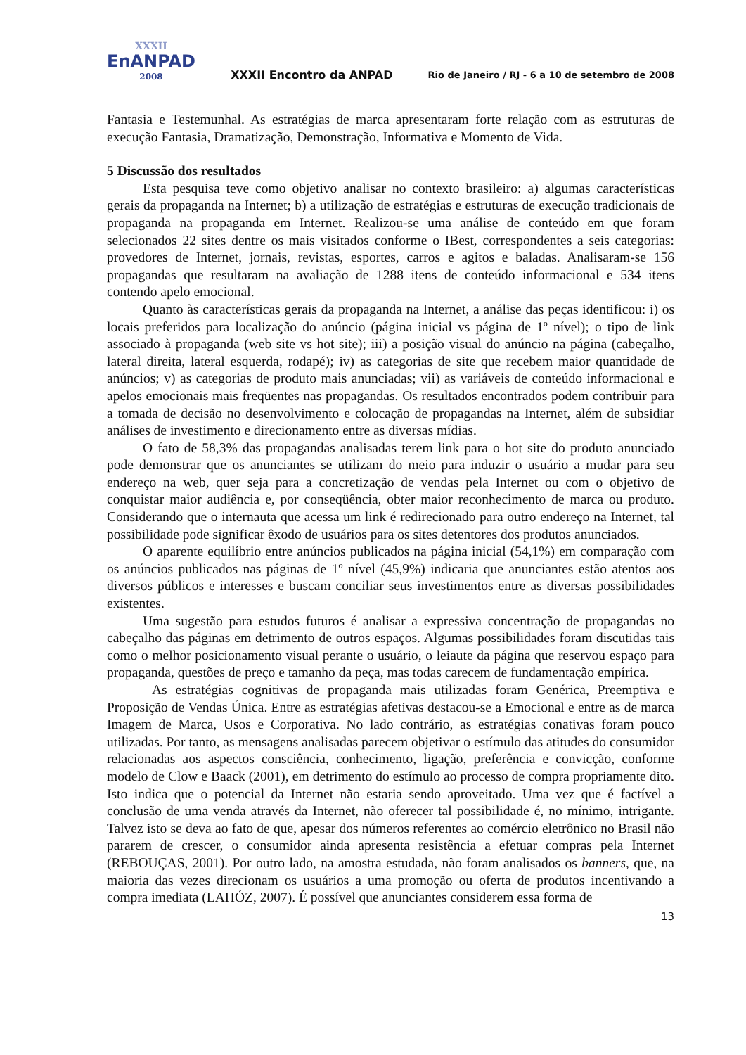XXXII
EnANPAD
2008
XXXII Encontro da ANPAD
Rio de Janeiro / RJ - 6 a 10 de setembro de 2008
Fantasia e Testemunhal. As estratégias de marca apresentaram forte relação com as estruturas de execução Fantasia, Dramatização, Demonstração, Informativa e Momento de Vida.
5 Discussão dos resultados
Esta pesquisa teve como objetivo analisar no contexto brasileiro: a) algumas características gerais da propaganda na Internet; b) a utilização de estratégias e estruturas de execução tradicionais de propaganda na propaganda em Internet. Realizou-se uma análise de conteúdo em que foram selecionados 22 sites dentre os mais visitados conforme o IBest, correspondentes a seis categorias: provedores de Internet, jornais, revistas, esportes, carros e agitos e baladas. Analisaram-se 156 propagandas que resultaram na avaliação de 1288 itens de conteúdo informacional e 534 itens contendo apelo emocional.
Quanto às características gerais da propaganda na Internet, a análise das peças identificou: i) os locais preferidos para localização do anúncio (página inicial vs página de 1º nível); o tipo de link associado à propaganda (web site vs hot site); iii) a posição visual do anúncio na página (cabeçalho, lateral direita, lateral esquerda, rodapé); iv) as categorias de site que recebem maior quantidade de anúncios; v) as categorias de produto mais anunciadas; vii) as variáveis de conteúdo informacional e apelos emocionais mais freqüentes nas propagandas. Os resultados encontrados podem contribuir para a tomada de decisão no desenvolvimento e colocação de propagandas na Internet, além de subsidiar análises de investimento e direcionamento entre as diversas mídias.
O fato de 58,3% das propagandas analisadas terem link para o hot site do produto anunciado pode demonstrar que os anunciantes se utilizam do meio para induzir o usuário a mudar para seu endereço na web, quer seja para a concretização de vendas pela Internet ou com o objetivo de conquistar maior audiência e, por conseqüência, obter maior reconhecimento de marca ou produto. Considerando que o internauta que acessa um link é redirecionado para outro endereço na Internet, tal possibilidade pode significar êxodo de usuários para os sites detentores dos produtos anunciados.
O aparente equilíbrio entre anúncios publicados na página inicial (54,1%) em comparação com os anúncios publicados nas páginas de 1º nível (45,9%) indicaria que anunciantes estão atentos aos diversos públicos e interesses e buscam conciliar seus investimentos entre as diversas possibilidades existentes.
Uma sugestão para estudos futuros é analisar a expressiva concentração de propagandas no cabeçalho das páginas em detrimento de outros espaços. Algumas possibilidades foram discutidas tais como o melhor posicionamento visual perante o usuário, o leiaute da página que reservou espaço para propaganda, questões de preço e tamanho da peça, mas todas carecem de fundamentação empírica.
As estratégias cognitivas de propaganda mais utilizadas foram Genérica, Preemptiva e Proposição de Vendas Única. Entre as estratégias afetivas destacou-se a Emocional e entre as de marca Imagem de Marca, Usos e Corporativa. No lado contrário, as estratégias conativas foram pouco utilizadas. Por tanto, as mensagens analisadas parecem objetivar o estímulo das atitudes do consumidor relacionadas aos aspectos consciência, conhecimento, ligação, preferência e convicção, conforme modelo de Clow e Baack (2001), em detrimento do estímulo ao processo de compra propriamente dito. Isto indica que o potencial da Internet não estaria sendo aproveitado. Uma vez que é factível a conclusão de uma venda através da Internet, não oferecer tal possibilidade é, no mínimo, intrigante. Talvez isto se deva ao fato de que, apesar dos números referentes ao comércio eletrônico no Brasil não pararem de crescer, o consumidor ainda apresenta resistência a efetuar compras pela Internet (REBOUÇAS, 2001). Por outro lado, na amostra estudada, não foram analisados os banners, que, na maioria das vezes direcionam os usuários a uma promoção ou oferta de produtos incentivando a compra imediata (LAHÓZ, 2007). É possível que anunciantes considerem essa forma de
13